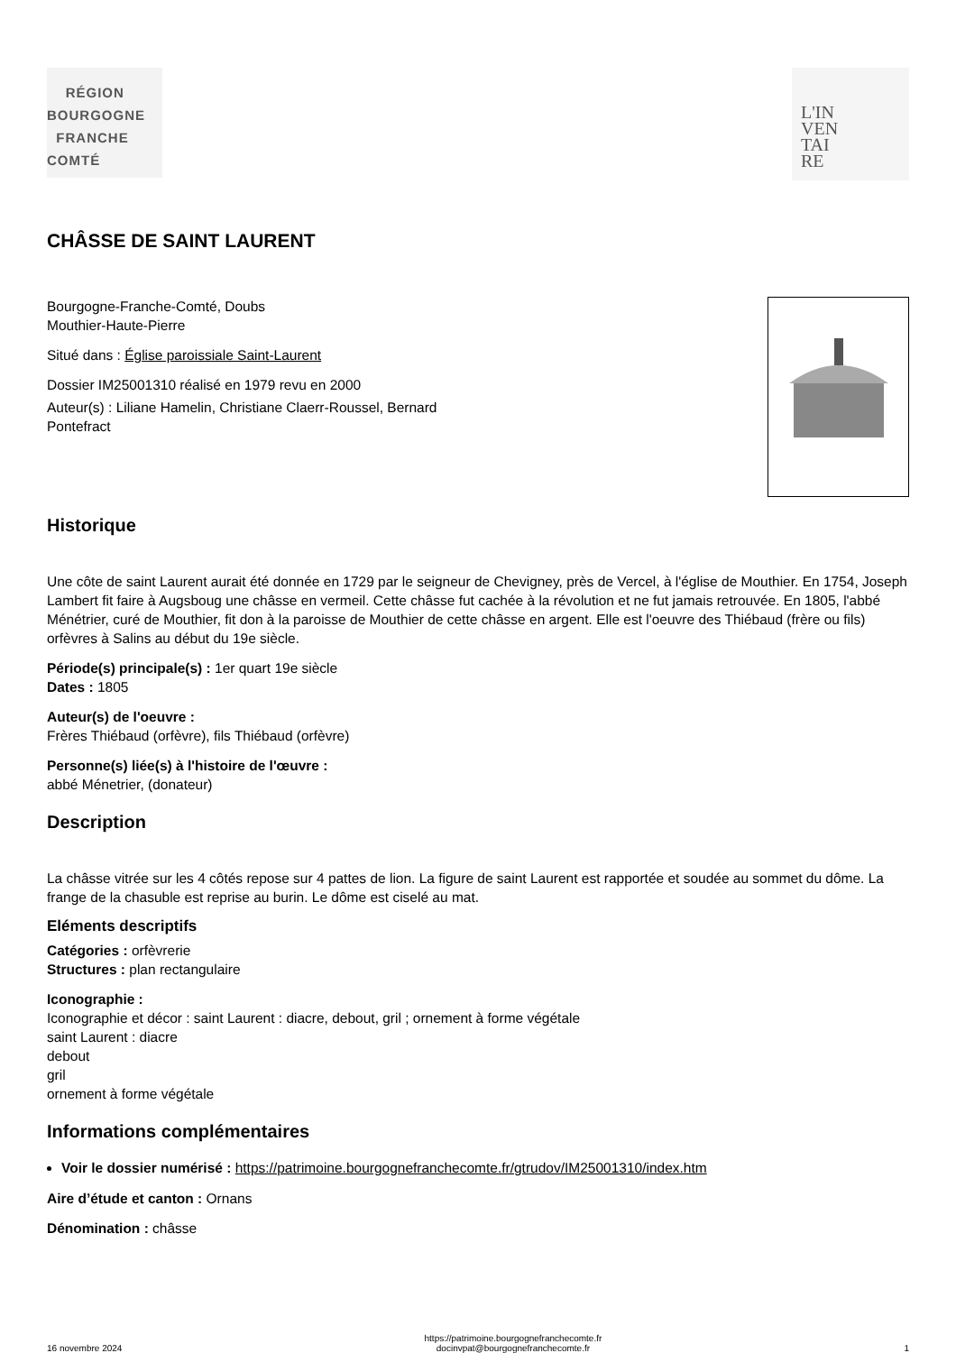RÉGION
BOURGOGNE
FRANCHE
COMTÉ
L'IN
VEN
TAI
RE
CHÂSSE DE SAINT LAURENT
Bourgogne-Franche-Comté, Doubs
Mouthier-Haute-Pierre
Situé dans : Église paroissiale Saint-Laurent
Dossier IM25001310 réalisé en 1979 revu en 2000
Auteur(s) : Liliane Hamelin, Christiane Claerr-Roussel, Bernard
Pontefract
Historique
Une côte de saint Laurent aurait été donnée en 1729 par le seigneur de Chevigney, près de Vercel, à l'église de Mouthier. En 1754, Joseph Lambert fit faire à Augsboug une châsse en vermeil. Cette châsse fut cachée à la révolution et ne fut jamais retrouvée. En 1805, l'abbé Ménétrier, curé de Mouthier, fit don à la paroisse de Mouthier de cette châsse en argent. Elle est l'oeuvre des Thiébaud (frère ou fils) orfèvres à Salins au début du 19e siècle.
Période(s) principale(s) : 1er quart 19e siècle
Dates : 1805
Auteur(s) de l'oeuvre :
Frères Thiébaud (orfèvre), fils Thiébaud (orfèvre)
Personne(s) liée(s) à l'histoire de l'œuvre :
abbé Ménetrier, (donateur)
Description
La châsse vitrée sur les 4 côtés repose sur 4 pattes de lion. La figure de saint Laurent est rapportée et soudée au sommet du dôme. La frange de la chasuble est reprise au burin. Le dôme est ciselé au mat.
Eléments descriptifs
Catégories : orfèvrerie
Structures : plan rectangulaire
Iconographie :
Iconographie et décor : saint Laurent : diacre, debout, gril ; ornement à forme végétale
saint Laurent : diacre
debout
gril
ornement à forme végétale
Informations complémentaires
Voir le dossier numérisé : https://patrimoine.bourgognefranchecomte.fr/gtrudov/IM25001310/index.htm
Aire d’étude et canton : Ornans
Dénomination : châsse
16 novembre 2024 https://patrimoine.bourgognefranchecomte.fr
docinvpat@bourgognefranchecomte.fr 1